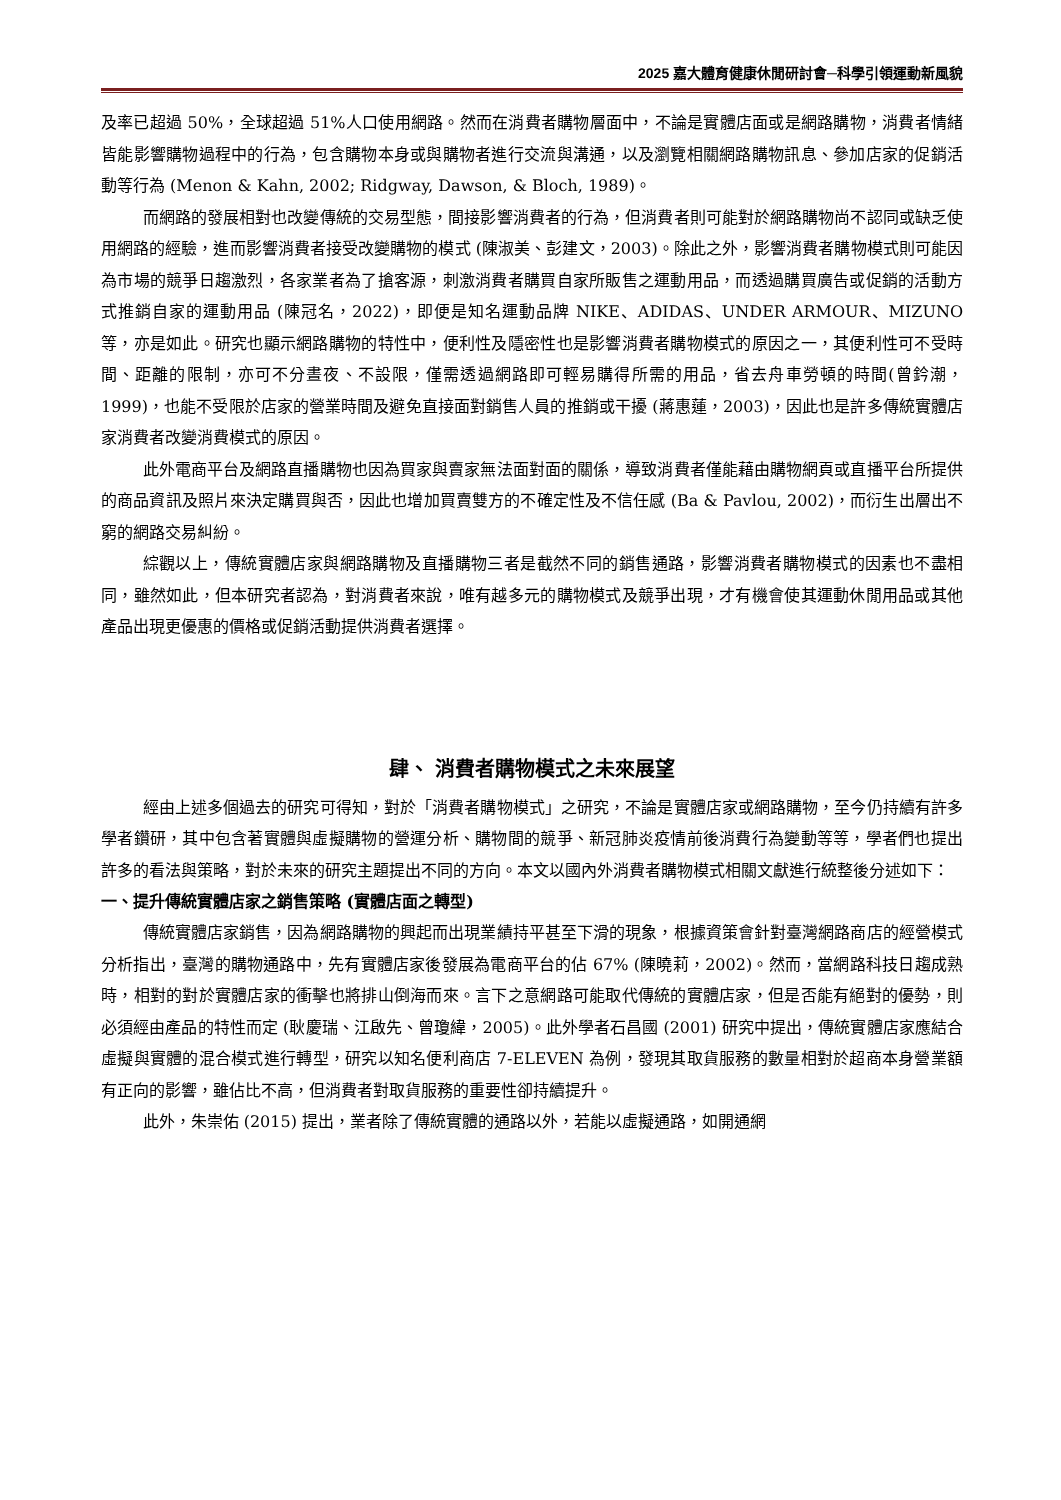2025 嘉大體育健康休閒研討會─科學引領運動新風貌
及率已超過 50%，全球超過 51%人口使用網路。然而在消費者購物層面中，不論是實體店面或是網路購物，消費者情緒皆能影響購物過程中的行為，包含購物本身或與購物者進行交流與溝通，以及瀏覽相關網路購物訊息、參加店家的促銷活動等行為 (Menon & Kahn, 2002; Ridgway, Dawson, & Bloch, 1989)。
而網路的發展相對也改變傳統的交易型態，間接影響消費者的行為，但消費者則可能對於網路購物尚不認同或缺乏使用網路的經驗，進而影響消費者接受改變購物的模式 (陳淑美、彭建文，2003)。除此之外，影響消費者購物模式則可能因為市場的競爭日趨激烈，各家業者為了搶客源，刺激消費者購買自家所販售之運動用品，而透過購買廣告或促銷的活動方式推銷自家的運動用品 (陳冠名，2022)，即便是知名運動品牌 NIKE、ADIDAS、UNDER ARMOUR、MIZUNO 等，亦是如此。研究也顯示網路購物的特性中，便利性及隱密性也是影響消費者購物模式的原因之一，其便利性可不受時間、距離的限制，亦可不分晝夜、不設限，僅需透過網路即可輕易購得所需的用品，省去舟車勞頓的時間(曾鈐潮，1999)，也能不受限於店家的營業時間及避免直接面對銷售人員的推銷或干擾 (蔣惠蓮，2003)，因此也是許多傳統實體店家消費者改變消費模式的原因。
此外電商平台及網路直播購物也因為買家與賣家無法面對面的關係，導致消費者僅能藉由購物網頁或直播平台所提供的商品資訊及照片來決定購買與否，因此也增加買賣雙方的不確定性及不信任感 (Ba & Pavlou, 2002)，而衍生出層出不窮的網路交易糾紛。
綜觀以上，傳統實體店家與網路購物及直播購物三者是截然不同的銷售通路，影響消費者購物模式的因素也不盡相同，雖然如此，但本研究者認為，對消費者來說，唯有越多元的購物模式及競爭出現，才有機會使其運動休閒用品或其他產品出現更優惠的價格或促銷活動提供消費者選擇。
肆、 消費者購物模式之未來展望
經由上述多個過去的研究可得知，對於「消費者購物模式」之研究，不論是實體店家或網路購物，至今仍持續有許多學者鑽研，其中包含著實體與虛擬購物的營運分析、購物間的競爭、新冠肺炎疫情前後消費行為變動等等，學者們也提出許多的看法與策略，對於未來的研究主題提出不同的方向。本文以國內外消費者購物模式相關文獻進行統整後分述如下：
一、提升傳統實體店家之銷售策略 (實體店面之轉型)
傳統實體店家銷售，因為網路購物的興起而出現業績持平甚至下滑的現象，根據資策會針對臺灣網路商店的經營模式分析指出，臺灣的購物通路中，先有實體店家後發展為電商平台的佔 67% (陳曉莉，2002)。然而，當網路科技日趨成熟時，相對的對於實體店家的衝擊也將排山倒海而來。言下之意網路可能取代傳統的實體店家，但是否能有絕對的優勢，則必須經由產品的特性而定 (耿慶瑞、江啟先、曾瓊緯，2005)。此外學者石昌國 (2001) 研究中提出，傳統實體店家應結合虛擬與實體的混合模式進行轉型，研究以知名便利商店 7-ELEVEN 為例，發現其取貨服務的數量相對於超商本身營業額有正向的影響，雖佔比不高，但消費者對取貨服務的重要性卻持續提升。
此外，朱崇佑 (2015) 提出，業者除了傳統實體的通路以外，若能以虛擬通路，如開通網